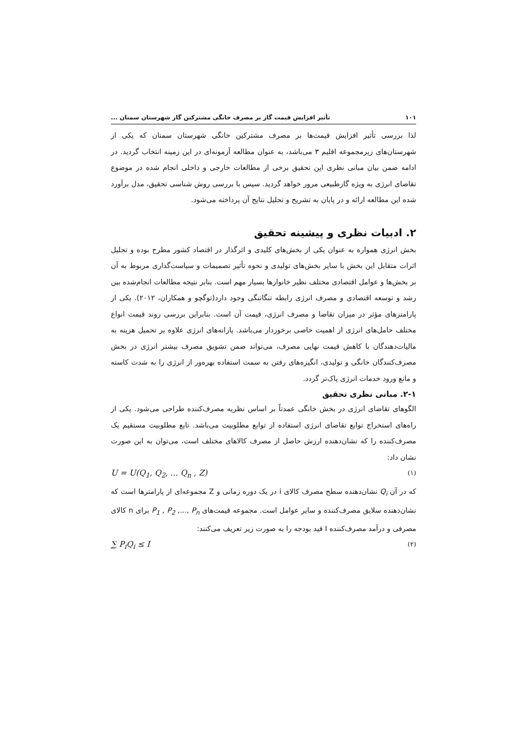۱۰۱ تأثیر افزایش قیمت گاز بر مصرف خانگی مشترکین گاز شهرستان سمنان ...
لذا بررسی تأثیر افزایش قیمت‌ها بر مصرف مشترکین خانگی شهرستان سمنان که یکی از شهرستان‌های زیرمجموعه اقلیم ۳ می‌باشد، به عنوان مطالعه آزمونه‌ای در این زمینه انتخاب گردید. در ادامه ضمن بیان مبانی نظری این تحقیق برخی از مطالعات خارجی و داخلی انجام شده در موضوع تقاضای انرژی به ویژه گازطبیعی مرور خواهد گردید. سپس با بررسی روش شناسی تحقیق، مدل برآورد شده این مطالعه ارائه و در پایان به تشریح و تحلیل نتایج آن پرداخته می‌شود.
۲. ادبیات نظری و پیشینه تحقیق
بخش انرژی همواره به عنوان یکی از بخش‌های کلیدی و اثرگذار در اقتصاد کشور مطرح بوده و تحلیل اثرات متقابل این بخش با سایر بخش‌های تولیدی و نحوه تأثیر تصمیمات و سیاست‌گذاری مربوط به آن بر بخش‌ها و عوامل اقتصادی مختلف نظیر خانوارها بسیار مهم است. بنابر نتیجه مطالعات انجام‌شده بین رشد و توسعه اقتصادی و مصرف انرژی رابطه تنگاتنگی وجود دارد(توگچو و همکاران، ۲۰۱۲). یکی از پارامترهای مؤثر در میزان تقاضا و مصرف انرژی، قیمت آن است. بنابراین بررسی روند قیمت انواع مختلف حامل‌های انرژی از اهمیت خاصی برخوردار می‌باشد. یارانه‌های انرژی علاوه بر تحمیل هزینه به مالیات‌دهندگان با کاهش قیمت نهایی مصرف، می‌تواند ضمن تشویق مصرف بیشتر انرژی در بخش مصرف‌کنندگان خانگی و تولیدی، انگیزه‌های رفتن به سمت استفاده بهره‌ور از انرژی را به شدت کاسته و مانع ورود خدمات انرژی پاک‌تر گردد.
۲-۱. مبانی نظری تحقیق
الگوهای تقاضای انرژی در بخش خانگی عمدتاً بر اساس نظریه مصرف‌کننده طراحی می‌شود. یکی از راه‌های استخراج توابع تقاضای انرژی استفاده از توابع مطلوبیت می‌باشد. تابع مطلوبیت مستقیم یک مصرف‌کننده را که نشان‌دهنده ارزش حاصل از مصرف کالاهای مختلف است، می‌توان به این صورت نشان داد:
U = U(Q<sub>1</sub>, Q<sub>2</sub>, ... Q<sub>n</sub> , Z) (۱)
که در آن Q<sub>i</sub> نشان‌دهنده سطح مصرف کالای i در یک دوره زمانی و Z مجموعه‌ای از پارامترها است که نشان‌دهنده سلایق مصرف‌کننده و سایر عوامل است. مجموعه قیمت‌های P<sub>1</sub> , P<sub>2</sub> ,..., P<sub>n</sub> برای n کالای مصرفی و درآمد مصرف‌کننده I قید بودجه را به صورت زیر تعریف می‌کنند:
∑ P<sub>i</sub>Q<sub>i</sub> ≤ I (۲)